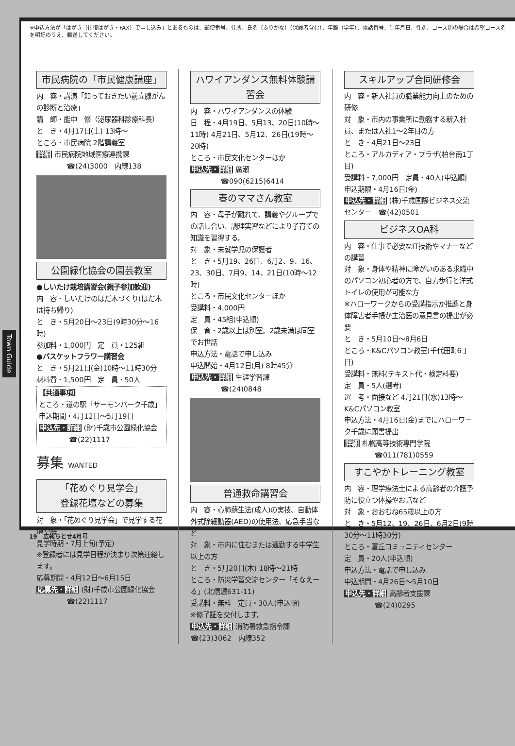※申込方法が「はがき（往復はがき・FAX）で申し込み」とあるものは、郵便番号、住所、氏名（ふりがな）（保護者含む）、年齢（学年）、電話番号、生年月日、性別、コース別の場合は希望コース名を明記のうえ、郵送してください。
市民病院の「市民健康講座」
内　容・講演「知っておきたい前立腺がんの診断と治療」
講　師・能中　修（泌尿器科診療科長）
と　き・4月17日(土) 13時～
ところ・市民病院 2階講義室
詳細 市民病院地域医療連携課
☎(24)3000　内線138
公園緑化協会の園芸教室
●しいたけ栽培講習会(親子参加歓迎)
内　容・しいたけのほだ木づくり(ほだ木は持ち帰り)
と　き・5月20日～23日(9時30分～16時)
参加料・1,000円　定　員・125組
●バスケットフラワー講習会
と　き・5月21日(金)10時～11時30分
材料費・1,500円　定　員・50人
【共通事項】
ところ・道の駅「サーモンパーク千歳」
申込期間・4月12日～5月19日
申込先・詳細 (財)千歳市公園緑化協会
☎(22)1117
募集 WANTED
「花めぐり見学会」
登録花壇などの募集
対　象・「花めぐり見学会」で見学する花壇や庭
見学時期・7月上旬(予定)
※登録者には見学日程が決まり次第連絡します。
応募期間・4月12日～6月15日
応募先・詳細 (財)千歳市公園緑化協会
☎(22)1117
ハワイアンダンス無料体験講習会
内　容・ハワイアンダンスの体験
日　程・4月19日、5月13、20日(10時～11時) 4月21日、5月12、26日(19時～20時)
ところ・市民文化センターほか
申込先・詳細 廣瀬
☎090(6215)6414
春のママさん教室
内　容・母子が離れて、講義やグループでの話し合い、調理実習などにより子育ての知識を習得する。
対　象・未就学児の保護者
と　き・5月19、26日、6月2、9、16、23、30日、7月9、14、21日(10時～12時)
ところ・市民文化センターほか
受講料・4,000円
定　員・45組(申込順)
保　育・2歳以上は別室。2歳未満は同室でお世話
申込方法・電話で申し込み
申込開始・4月12日(月) 8時45分
申込先・詳細 生涯学習課
☎(24)0848
普通救命講習会
内　容・心肺蘇生法(成人)の実技、自動体外式除細動器(AED)の使用法、応急手当など
対　象・市内に住むまたは通勤する中学生以上の方
と　き・5月20日(木) 18時～21時
ところ・防災学習交流センター「そなえーる」(北信濃631-11)
受講料・無料　定員・30人(申込順)
※修了証を交付します。
申込先・詳細 消防署救急指令課
☎(23)3062　内線352
スキルアップ合同研修会
内　容・新入社員の職業能力向上のための研修
対　象・市内の事業所に勤務する新入社員、または入社1～2年目の方
と　き・4月21日～23日
ところ・アルカディア・プラザ(柏台南1丁目)
受講料・7,000円　定員・40人(申込順)
申込期限・4月16日(金)
申込先・詳細 (株)千歳国際ビジネス交流センター　☎(42)0501
ビジネスOA科
内　容・仕事で必要なIT技術やマナーなどの講習
対　象・身体や精神に障がいのある求職中のパソコン初心者の方で、自力歩行と洋式トイレの使用が可能な方
※ハローワークからの受講指示か推薦と身体障害者手帳か主治医の意見書の提出が必要
と　き・5月10日～8月6日
ところ・K&Cパソコン教室(千代田町6丁目)
受講料・無料(テキスト代・検定料要)
定　員・5人(選考)
選　考・面接など 4月21日(水)13時～ K&Cパソコン教室
申込方法・4月16日(金)までにハローワーク千歳に願書提出
詳細 札幌高等技術専門学院
☎011(781)0559
すこやかトレーニング教室
内　容・理学療法士による高齢者の介護予防に役立つ体操やお話など
対　象・おおむね65歳以上の方
と　き・5月12、19、26日、6月2日(9時30分～11時30分)
ところ・富丘コミュニティセンター
定　員・20人(申込順)
申込方法・電話で申し込み
申込期間・4月26日～5月10日
申込先・詳細 高齢者支援課
☎(24)0295
Town Guide
19　広報ちとせ4月号